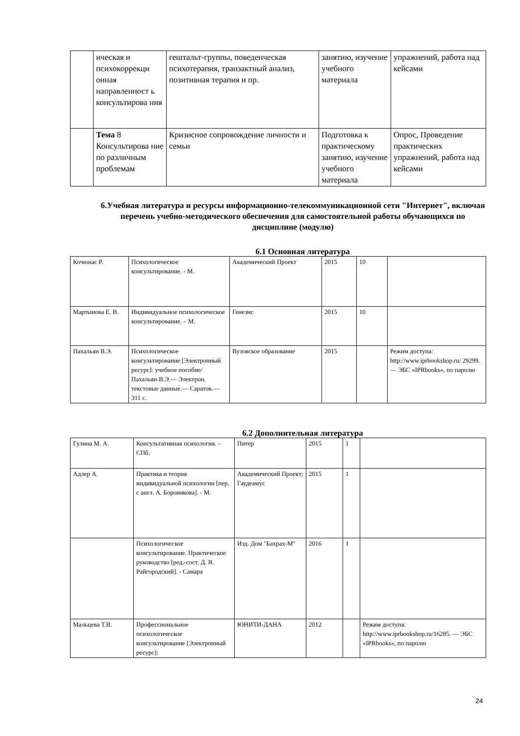| | ическая и психокоррекци онная направленност ь консультирова ния | гештальт-группы, поведенческая психотерапия, транзактный анализ, позитивная терапия и пр. | занятию, изучение учебного материала | упражнений, работа над кейсами |
| | Тема 8 Консультирова ние по различным проблемам | Кризисное сопровождение личности и семьи | Подготовка к практическому занятию, изучение учебного материала | Опрос, Проведение практических упражнений, работа над кейсами |
6.Учебная литература и ресурсы информационно-телекоммуникационной сети "Интернет", включая перечень учебно-методического обеспечения для самостоятельной работы обучающихся по дисциплине (модулю)
6.1 Основная литература
| Кочюнас Р. | Психологическое консультирование. - М. | Академический Проект | 2015 | 10 | |
| Мартынова Е. В. | Индивидуальное психологическое консультирование. – М. | Генезис | 2015 | 10 | |
| Пахальян В.Э. | Психологическое консультирование [Электронный ресурс]: учебное пособие/ Пахальян В.Э.— Электрон. текстовые данные.— Саратов.— 311 с. | Вузовское образование | 2015 | | Режим доступа: http://www.iprbookshop.ru/ 29299.— ЭБС «IPRbooks», по паролю |
6.2 Дополнительная литература
| Гулина М. А. | Консультативная психология. – СПб. | Питер | 2015 | 1 | |
| Адлер А. | Практика и теория индивидуальной психологии [пер. с англ. А. Боровикова]. - М. | Академический Проект; Гаудеамус | 2015 | 1 | |
| | Психологическое консультирование. Практическое руководство [ред.-сост. Д. Я. Райгородский]. - Самара | Изд. Дом "Бахрах-М" | 2016 | 1 | |
| Мальцева Т.В. | Профессиональное психологическое консультирование [Электронный ресурс]: | ЮНИТИ-ДАНА | 2012 | | Режим доступа: http://www.iprbookshop.ru/16285. — ЭБС «IPRbooks», по паролю |
24